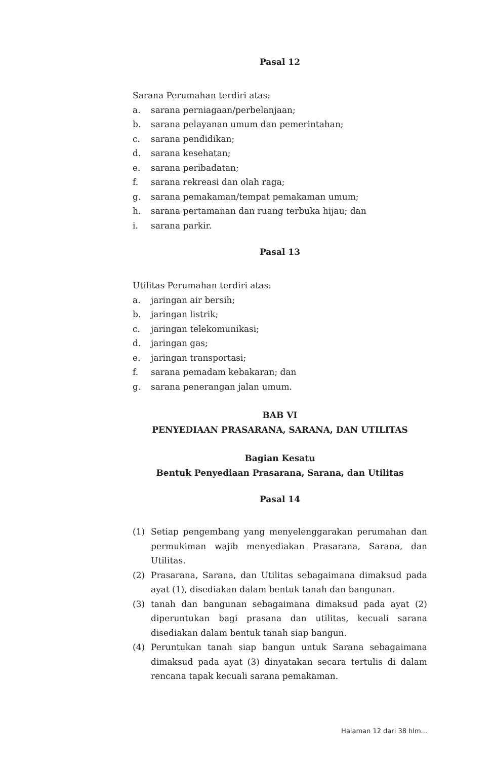Pasal 12
Sarana Perumahan terdiri atas:
a. sarana perniagaan/perbelanjaan;
b. sarana pelayanan umum dan pemerintahan;
c. sarana pendidikan;
d. sarana kesehatan;
e. sarana peribadatan;
f. sarana rekreasi dan olah raga;
g. sarana pemakaman/tempat pemakaman umum;
h. sarana pertamanan dan ruang terbuka hijau; dan
i. sarana parkir.
Pasal 13
Utilitas Perumahan terdiri atas:
a. jaringan air bersih;
b. jaringan listrik;
c. jaringan telekomunikasi;
d. jaringan gas;
e. jaringan transportasi;
f. sarana pemadam kebakaran; dan
g. sarana penerangan jalan umum.
BAB VI
PENYEDIAAN PRASARANA, SARANA, DAN UTILITAS
Bagian Kesatu
Bentuk Penyediaan Prasarana, Sarana, dan Utilitas
Pasal 14
(1) Setiap pengembang yang menyelenggarakan perumahan dan permukiman wajib menyediakan Prasarana, Sarana, dan Utilitas.
(2) Prasarana, Sarana, dan Utilitas sebagaimana dimaksud pada ayat (1), disediakan dalam bentuk tanah dan bangunan.
(3) tanah dan bangunan sebagaimana dimaksud pada ayat (2) diperuntukan bagi prasana dan utilitas, kecuali sarana disediakan dalam bentuk tanah siap bangun.
(4) Peruntukan tanah siap bangun untuk Sarana sebagaimana dimaksud pada ayat (3) dinyatakan secara tertulis di dalam rencana tapak kecuali sarana pemakaman.
Halaman 12 dari 38 hlm...